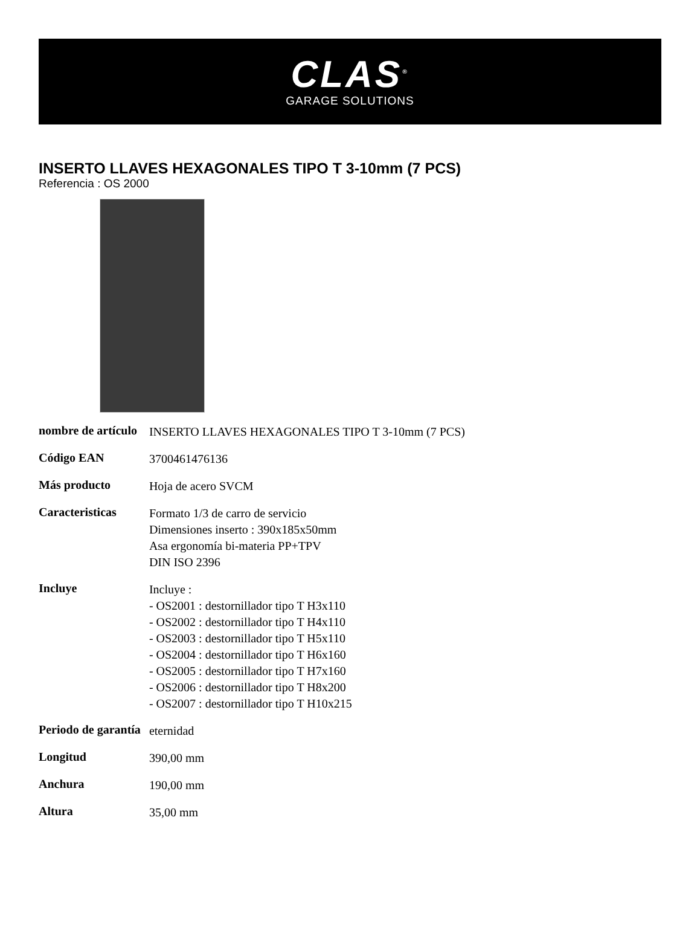CLAS<sup>®</sup>
GARAGE SOLUTIONS
INSERTO LLAVES HEXAGONALES TIPO T 3-10mm (7 PCS)
Referencia : OS 2000
| nombre de artículo | INSERTO LLAVES HEXAGONALES TIPO T 3-10mm (7 PCS) |
| Código EAN | 3700461476136 |
| Más producto | Hoja de acero SVCM |
| Caracteristicas | Formato 1/3 de carro de servicio Dimensiones inserto : 390x185x50mm Asa ergonomía bi-materia PP+TPV DIN ISO 2396 |
| Incluye | Incluye : - OS2001 : destornillador tipo T H3x110 - OS2002 : destornillador tipo T H4x110 - OS2003 : destornillador tipo T H5x110 - OS2004 : destornillador tipo T H6x160 - OS2005 : destornillador tipo T H7x160 - OS2006 : destornillador tipo T H8x200 - OS2007 : destornillador tipo T H10x215 |
| Periodo de garantía | eternidad |
| Longitud | 390,00 mm |
| Anchura | 190,00 mm |
| Altura | 35,00 mm |